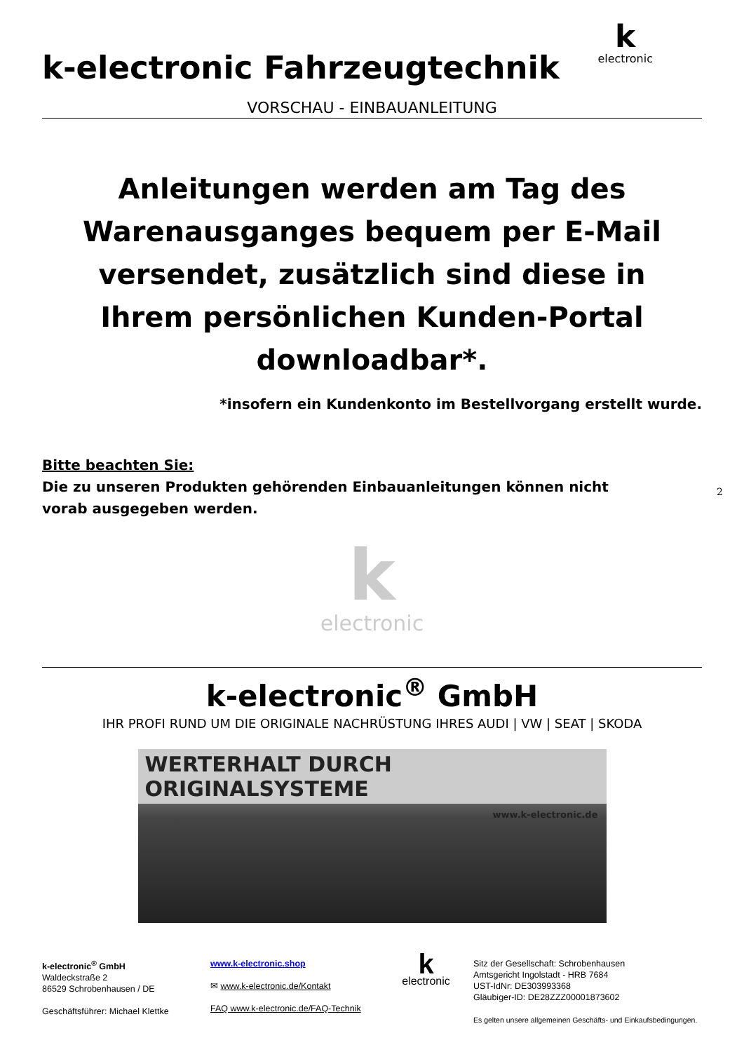kelectronic
k-electronic Fahrzeugtechnik
VORSCHAU - EINBAUANLEITUNG
Anleitungen werden am Tag des Warenausganges bequem per E-Mail versendet, zusätzlich sind diese in Ihrem persönlichen Kunden-Portal downloadbar*.
*insofern ein Kundenkonto im Bestellvorgang erstellt wurde.
Bitte beachten Sie:
Die zu unseren Produkten gehörenden Einbauanleitungen können nicht vorab ausgegeben werden.
kelectronic
k-electronic<sup>®</sup> GmbH
IHR PROFI RUND UM DIE ORIGINALE NACHRÜSTUNG IHRES AUDI | VW | SEAT | SKODA
WERTERHALT DURCH ORIGINALSYSTEME
www.k-electronic.de
k-electronic<sup>®</sup> GmbH
Waldeckstraße 2
86529 Schrobenhausen / DE
Geschäftsführer: Michael Klettke
www.k-electronic.shop
✉ www.k-electronic.de/Kontakt
FAQ www.k-electronic.de/FAQ-Technik
k
electronic
Sitz der Gesellschaft: Schrobenhausen
Amtsgericht Ingolstadt - HRB 7684
UST-IdNr: DE303993368
Gläubiger-ID: DE28ZZZ00001873602
Es gelten unsere allgemeinen Geschäfts- und Einkaufsbedingungen.
2